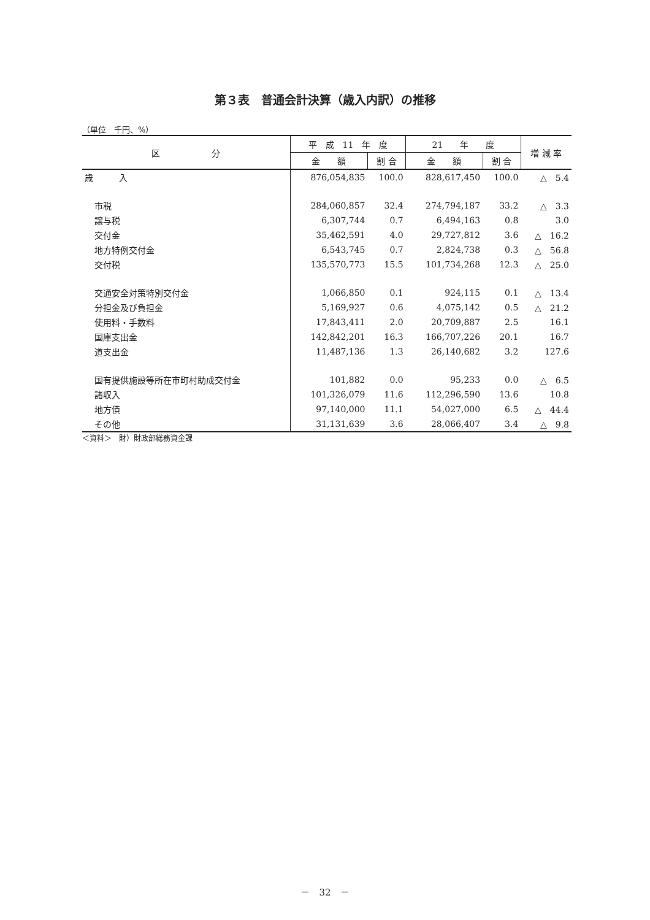第３表　普通会計決算（歳入内訳）の推移
（単位　千円、%）
| 区 分 | 平 成 11 年 度 | | 21 年 度 | | 増 減 率 |
| --- | --- | --- | --- | --- | --- |
| | 金 額 | 割 合 | 金 額 | 割 合 | |
| 歳 入 | 876,054,835 | 100.0 | 828,617,450 | 100.0 | △ 5.4 |
| 市税 | 284,060,857 | 32.4 | 274,794,187 | 33.2 | △ 3.3 |
| 譲与税 | 6,307,744 | 0.7 | 6,494,163 | 0.8 | 3.0 |
| 交付金 | 35,462,591 | 4.0 | 29,727,812 | 3.6 | △ 16.2 |
| 地方特例交付金 | 6,543,745 | 0.7 | 2,824,738 | 0.3 | △ 56.8 |
| 交付税 | 135,570,773 | 15.5 | 101,734,268 | 12.3 | △ 25.0 |
| 交通安全対策特別交付金 | 1,066,850 | 0.1 | 924,115 | 0.1 | △ 13.4 |
| 分担金及び負担金 | 5,169,927 | 0.6 | 4,075,142 | 0.5 | △ 21.2 |
| 使用料・手数料 | 17,843,411 | 2.0 | 20,709,887 | 2.5 | 16.1 |
| 国庫支出金 | 142,842,201 | 16.3 | 166,707,226 | 20.1 | 16.7 |
| 道支出金 | 11,487,136 | 1.3 | 26,140,682 | 3.2 | 127.6 |
| 国有提供施設等所在市町村助成交付金 | 101,882 | 0.0 | 95,233 | 0.0 | △ 6.5 |
| 諸収入 | 101,326,079 | 11.6 | 112,296,590 | 13.6 | 10.8 |
| 地方債 | 97,140,000 | 11.1 | 54,027,000 | 6.5 | △ 44.4 |
| その他 | 31,131,639 | 3.6 | 28,066,407 | 3.4 | △ 9.8 |
＜資料＞　財）財政部総務資金課
－　32　－